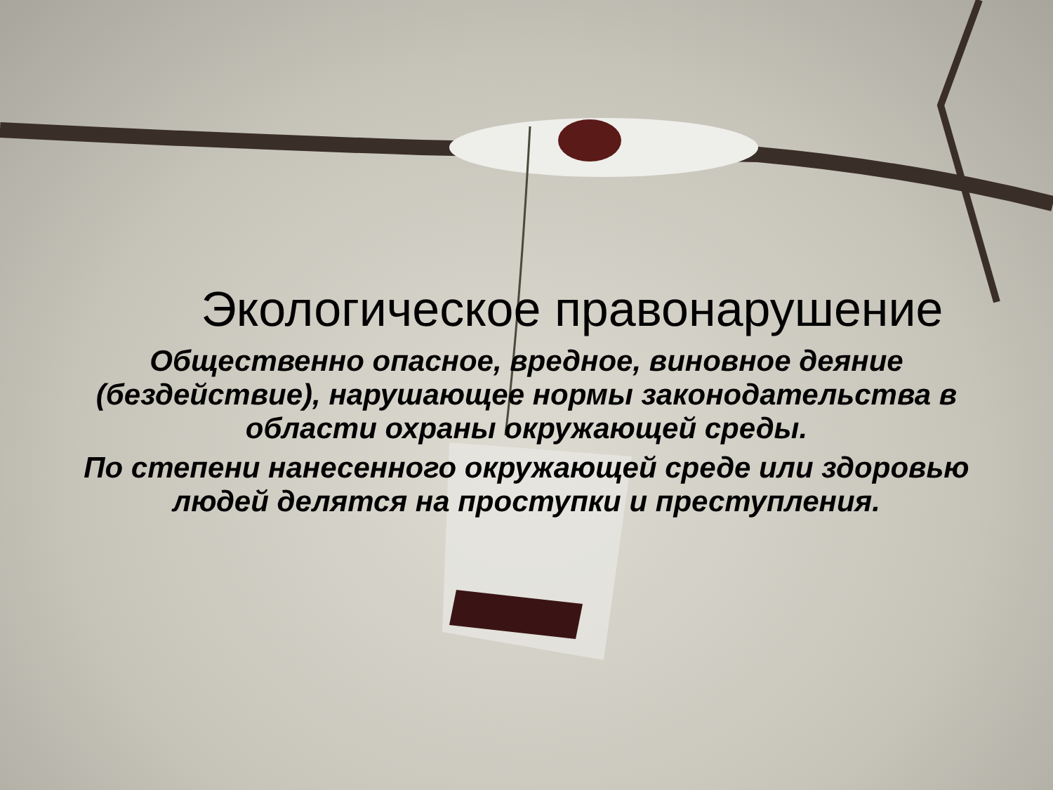Экологическое правонарушение
Общественно опасное, вредное, виновное деяние (бездействие), нарушающее нормы законодательства в области охраны окружающей среды.
По степени нанесенного окружающей среде или здоровью людей делятся на проступки и преступления.